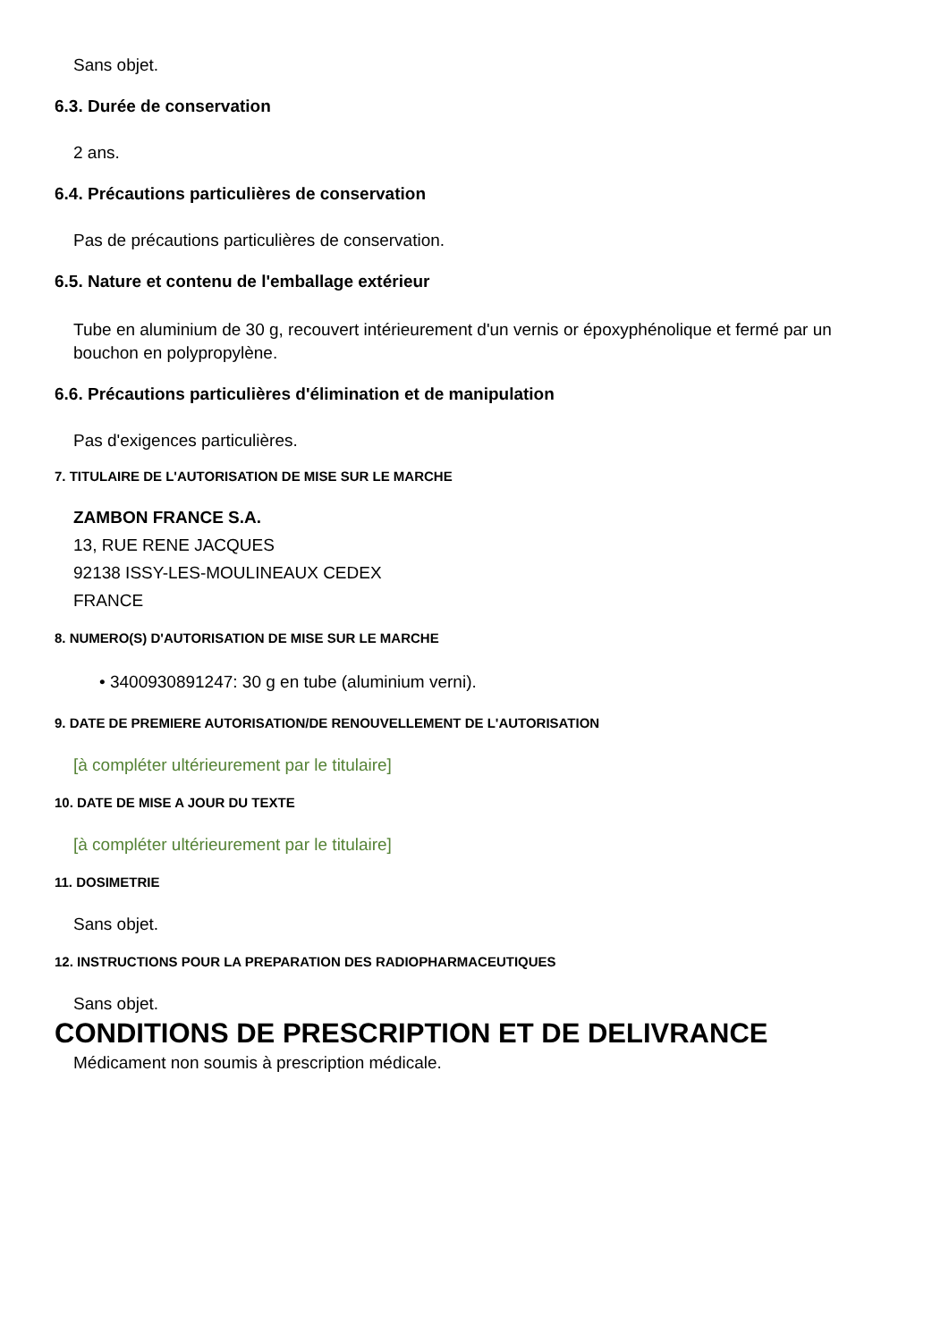Sans objet.
6.3. Durée de conservation
2 ans.
6.4. Précautions particulières de conservation
Pas de précautions particulières de conservation.
6.5. Nature et contenu de l'emballage extérieur
Tube en aluminium de 30 g, recouvert intérieurement d'un vernis or époxyphénolique et fermé par un bouchon en polypropylène.
6.6. Précautions particulières d'élimination et de manipulation
Pas d'exigences particulières.
7. TITULAIRE DE L'AUTORISATION DE MISE SUR LE MARCHE
ZAMBON FRANCE S.A.
13, RUE RENE JACQUES
92138 ISSY-LES-MOULINEAUX CEDEX
FRANCE
8. NUMERO(S) D'AUTORISATION DE MISE SUR LE MARCHE
• 3400930891247: 30 g en tube (aluminium verni).
9. DATE DE PREMIERE AUTORISATION/DE RENOUVELLEMENT DE L'AUTORISATION
[à compléter ultérieurement par le titulaire]
10. DATE DE MISE A JOUR DU TEXTE
[à compléter ultérieurement par le titulaire]
11. DOSIMETRIE
Sans objet.
12. INSTRUCTIONS POUR LA PREPARATION DES RADIOPHARMACEUTIQUES
Sans objet.
CONDITIONS DE PRESCRIPTION ET DE DELIVRANCE
Médicament non soumis à prescription médicale.